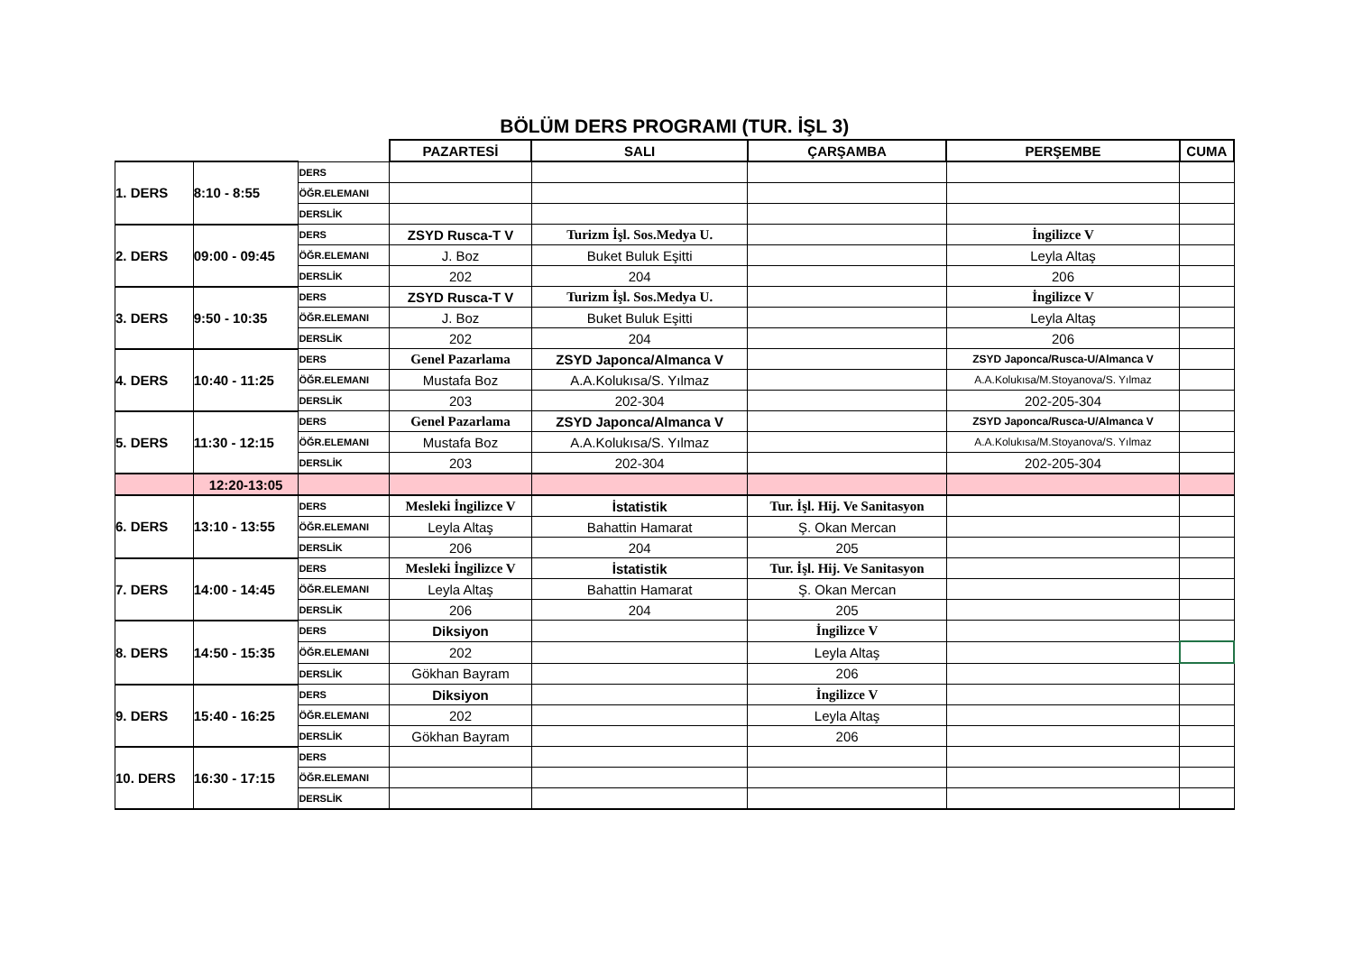| BÖLÜM DERS PROGRAMI (TUR. İŞL 3) | | | | | | | |
| | | | PAZARTESİ | SALI | ÇARŞAMBA | PERŞEMBE | CUMA |
| 1. DERS | 8:10 - 8:55 | DERS | | | | | |
| | | ÖĞR.ELEMANI | | | | | |
| | | DERSLİK | | | | | |
| 2. DERS | 09:00 - 09:45 | DERS | ZSYD Rusca-T V | Turizm İşl. Sos.Medya U. | | İngilizce V | |
| | | ÖĞR.ELEMANI | J. Boz | Buket Buluk Eşitti | | Leyla Altaş | |
| | | DERSLİK | 202 | 204 | | 206 | |
| 3. DERS | 9:50 - 10:35 | DERS | ZSYD Rusca-T V | Turizm İşl. Sos.Medya U. | | İngilizce V | |
| | | ÖĞR.ELEMANI | J. Boz | Buket Buluk Eşitti | | Leyla Altaş | |
| | | DERSLİK | 202 | 204 | | 206 | |
| 4. DERS | 10:40 - 11:25 | DERS | Genel Pazarlama | ZSYD Japonca/Almanca V | | ZSYD Japonca/Rusca-U/Almanca V | |
| | | ÖĞR.ELEMANI | Mustafa Boz | A.A.Kolukısa/S. Yılmaz | | A.A.Kolukısa/M.Stoyanova/S. Yılmaz | |
| | | DERSLİK | 203 | 202-304 | | 202-205-304 | |
| 5. DERS | 11:30 - 12:15 | DERS | Genel Pazarlama | ZSYD Japonca/Almanca V | | ZSYD Japonca/Rusca-U/Almanca V | |
| | | ÖĞR.ELEMANI | Mustafa Boz | A.A.Kolukısa/S. Yılmaz | | A.A.Kolukısa/M.Stoyanova/S. Yılmaz | |
| | | DERSLİK | 203 | 202-304 | | 202-205-304 | |
| | 12:20-13:05 | | | | | | |
| 6. DERS | 13:10 - 13:55 | DERS | Mesleki İngilizce V | İstatistik | Tur. İşl. Hij. Ve Sanitasyon | | |
| | | ÖĞR.ELEMANI | Leyla Altaş | Bahattin Hamarat | Ş. Okan Mercan | | |
| | | DERSLİK | 206 | 204 | 205 | | |
| 7. DERS | 14:00 - 14:45 | DERS | Mesleki İngilizce V | İstatistik | Tur. İşl. Hij. Ve Sanitasyon | | |
| | | ÖĞR.ELEMANI | Leyla Altaş | Bahattin Hamarat | Ş. Okan Mercan | | |
| | | DERSLİK | 206 | 204 | 205 | | |
| 8. DERS | 14:50 - 15:35 | DERS | Diksiyon | | İngilizce V | | |
| | | ÖĞR.ELEMANI | 202 | | Leyla Altaş | | |
| | | DERSLİK | Gökhan Bayram | | 206 | | |
| 9. DERS | 15:40 - 16:25 | DERS | Diksiyon | | İngilizce V | | |
| | | ÖĞR.ELEMANI | 202 | | Leyla Altaş | | |
| | | DERSLİK | Gökhan Bayram | | 206 | | |
| 10. DERS | 16:30 - 17:15 | DERS | | | | | |
| | | ÖĞR.ELEMANI | | | | | |
| | | DERSLİK | | | | | |